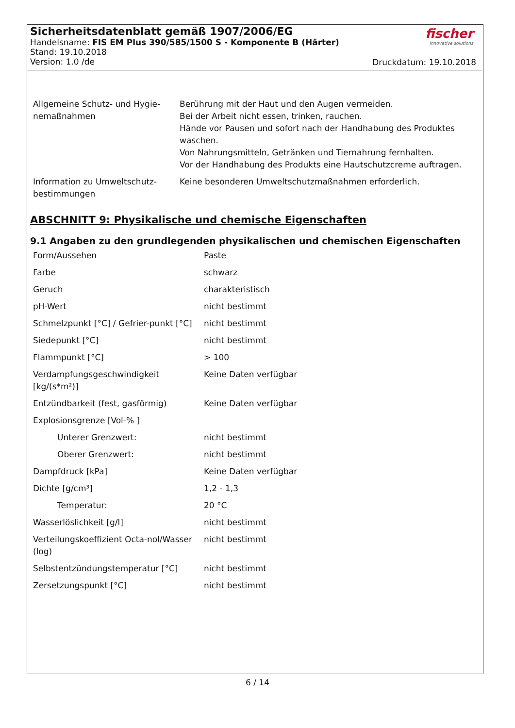Sicherheitsdatenblatt gemäß 1907/2006/EG
Handelsname: FIS EM Plus 390/585/1500 S - Komponente B (Härter)
Stand: 19.10.2018
Version: 1.0 /de
fischer
innovative solutions
Druckdatum: 19.10.2018
| Allgemeine Schutz- und Hygie-nemaßnahmen | Berührung mit der Haut und den Augen vermeiden. Bei der Arbeit nicht essen, trinken, rauchen. Hände vor Pausen und sofort nach der Handhabung des Produktes waschen. Von Nahrungsmitteln, Getränken und Tiernahrung fernhalten. Vor der Handhabung des Produkts eine Hautschutzcreme auftragen. |
| Information zu Umweltschutz-bestimmungen | Keine besonderen Umweltschutzmaßnahmen erforderlich. |
ABSCHNITT 9: Physikalische und chemische Eigenschaften
9.1 Angaben zu den grundlegenden physikalischen und chemischen Eigenschaften
| Form/Aussehen | Paste |
| Farbe | schwarz |
| Geruch | charakteristisch |
| pH-Wert | nicht bestimmt |
| Schmelzpunkt [°C] / Gefrier-punkt [°C] | nicht bestimmt |
| Siedepunkt [°C] | nicht bestimmt |
| Flammpunkt [°C] | > 100 |
| Verdampfungsgeschwindigkeit [kg/(s*m²)] | Keine Daten verfügbar |
| Entzündbarkeit (fest, gasförmig) | Keine Daten verfügbar |
| Explosionsgrenze [Vol-% ] | |
| Unterer Grenzwert: | nicht bestimmt |
| Oberer Grenzwert: | nicht bestimmt |
| Dampfdruck [kPa] | Keine Daten verfügbar |
| Dichte [g/cm³] | 1,2 - 1,3 |
| Temperatur: | 20 °C |
| Wasserlöslichkeit [g/l] | nicht bestimmt |
| Verteilungskoeffizient Octa-nol/Wasser (log) | nicht bestimmt |
| Selbstentzündungstemperatur [°C] | nicht bestimmt |
| Zersetzungspunkt [°C] | nicht bestimmt |
6 / 14